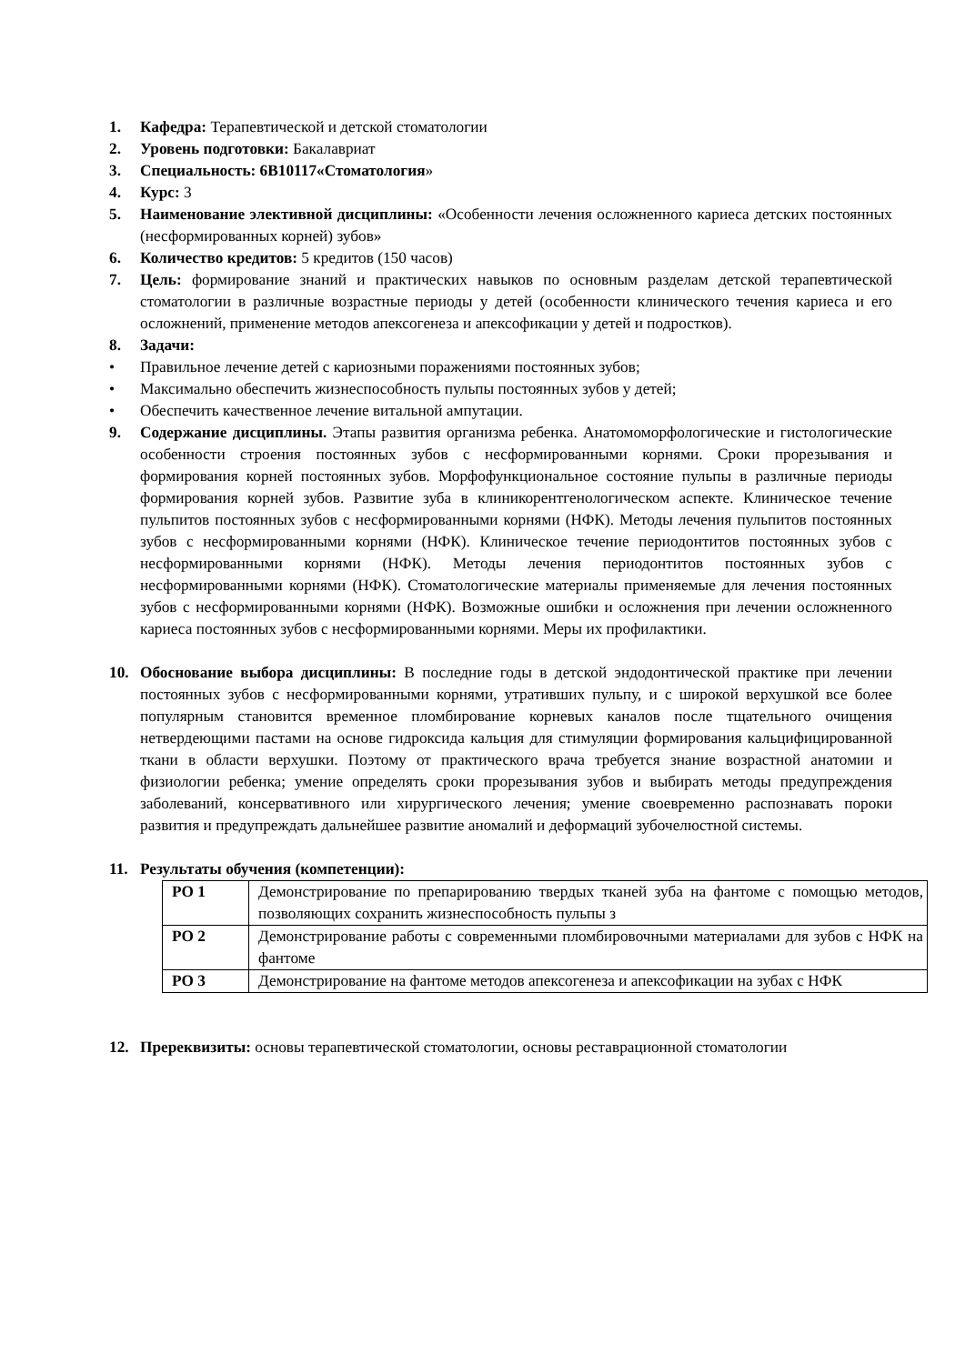1. Кафедра: Терапевтической и детской стоматологии
2. Уровень подготовки: Бакалавриат
3. Специальность: 6В10117«Стоматология»
4. Курс: 3
5. Наименование элективной дисциплины: «Особенности лечения осложненного кариеса детских постоянных (несформированных корней) зубов»
6. Количество кредитов: 5 кредитов (150 часов)
7. Цель: формирование знаний и практических навыков по основным разделам детской терапевтической стоматологии в различные возрастные периоды у детей (особенности клинического течения кариеса и его осложнений, применение методов апексогенеза и апексофикации у детей и подростков).
8. Задачи:
• Правильное лечение детей с кариозными поражениями постоянных зубов;
• Максимально обеспечить жизнеспособность пульпы постоянных зубов у детей;
• Обеспечить качественное лечение витальной ампутации.
9. Содержание дисциплины. Этапы развития организма ребенка. Анатомоморфологические и гистологические особенности строения постоянных зубов с несформированными корнями. Сроки прорезывания и формирования корней постоянных зубов. Морфофункциональное состояние пульпы в различные периоды формирования корней зубов. Развитие зуба в клиникорентгенологическом аспекте. Клиническое течение пульпитов постоянных зубов с несформированными корнями (НФК). Методы лечения пульпитов постоянных зубов с несформированными корнями (НФК). Клиническое течение периодонтитов постоянных зубов с несформированными корнями (НФК). Методы лечения периодонтитов постоянных зубов с несформированными корнями (НФК). Стоматологические материалы применяемые для лечения постоянных зубов с несформированными корнями (НФК). Возможные ошибки и осложнения при лечении осложненного кариеса постоянных зубов с несформированными корнями. Меры их профилактики.
10. Обоснование выбора дисциплины: В последние годы в детской эндодонтической практике при лечении постоянных зубов с несформированными корнями, утративших пульпу, и с широкой верхушкой все более популярным становится временное пломбирование корневых каналов после тщательного очищения нетвердеющими пастами на основе гидроксида кальция для стимуляции формирования кальцифицированной ткани в области верхушки. Поэтому от практического врача требуется знание возрастной анатомии и физиологии ребенка; умение определять сроки прорезывания зубов и выбирать методы предупреждения заболеваний, консервативного или хирургического лечения; умение своевременно распознавать пороки развития и предупреждать дальнейшее развитие аномалий и деформаций зубочелюстной системы.
11. Результаты обучения (компетенции):
| РО 1 | Демонстрирование по препарированию твердых тканей зуба на фантоме с помощью методов, позволяющих сохранить жизнеспособность пульпы з |
| РО 2 | Демонстрирование работы с современными пломбировочными материалами для зубов с НФК на фантоме |
| РО 3 | Демонстрирование на фантоме методов апексогенеза и апексофикации на зубах с НФК |
12. Пререквизиты: основы терапевтической стоматологии, основы реставрационной стоматологии